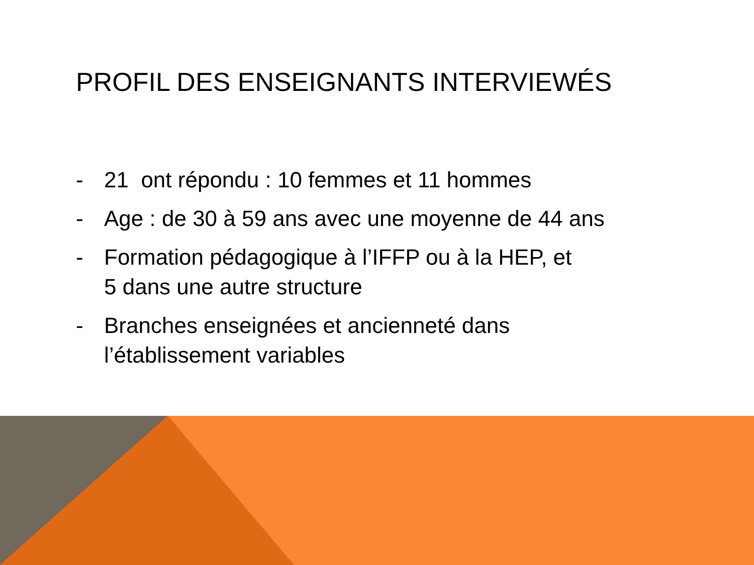PROFIL DES ENSEIGNANTS INTERVIEWÉS
- 21 ont répondu : 10 femmes et 11 hommes
- Age : de 30 à 59 ans avec une moyenne de 44 ans
- Formation pédagogique à l’IFFP ou à la HEP, et
5 dans une autre structure
- Branches enseignées et ancienneté dans
l’établissement variables